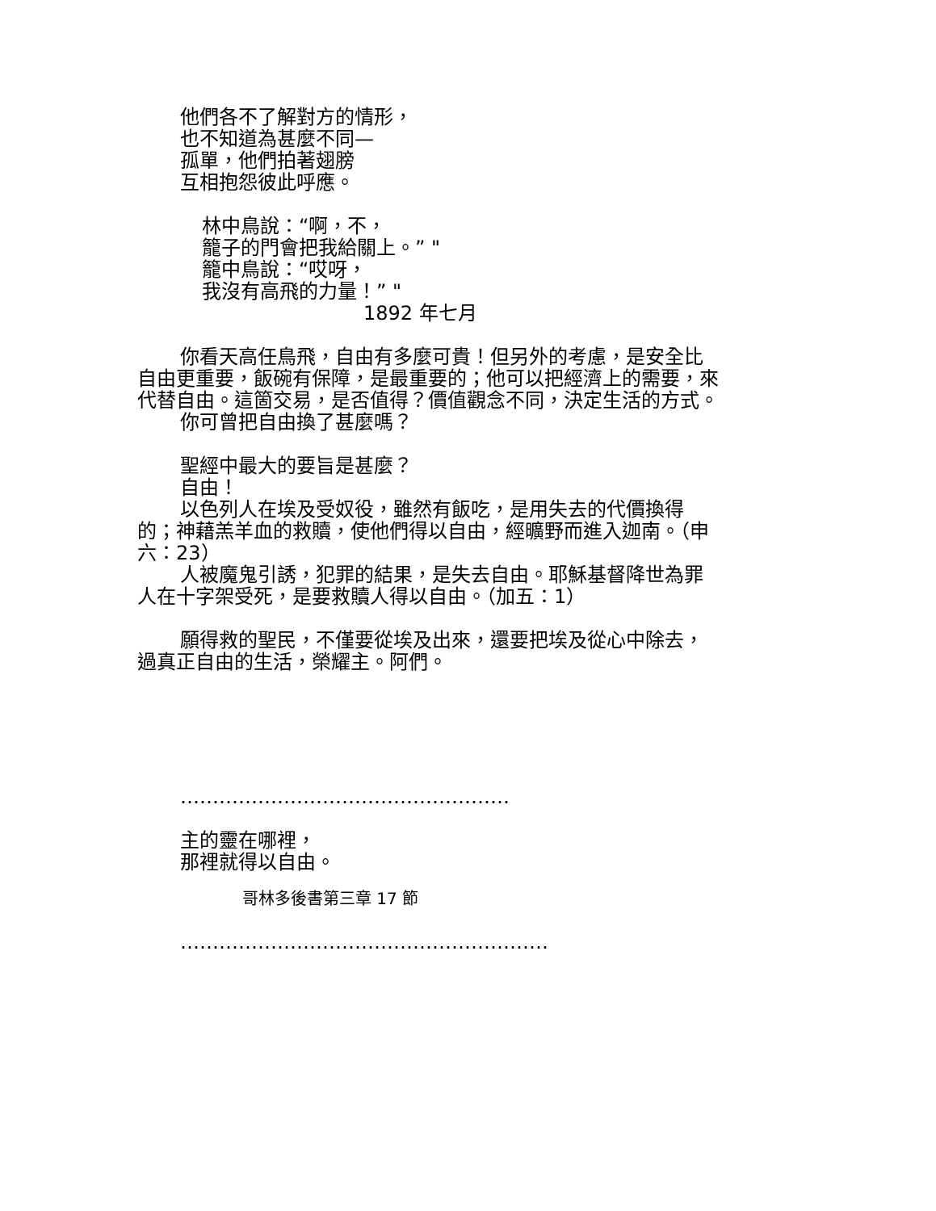他們各不了解對方的情形，
也不知道為甚麼不同—
孤單，他們拍著翅膀
互相抱怨彼此呼應。
林中鳥說：“啊，不，
籠子的門會把我給關上。” "
籠中鳥說：“哎呀，
我沒有高飛的力量！” "
1892 年七月
你看天高任鳥飛，自由有多麼可貴！但另外的考慮，是安全比自由更重要，飯碗有保障，是最重要的；他可以把經濟上的需要，來代替自由。這箇交易，是否值得？價值觀念不同，決定生活的方式。
你可曾把自由換了甚麼嗎？
聖經中最大的要旨是甚麼？
自由！
以色列人在埃及受奴役，雖然有飯吃，是用失去的代價換得的；神藉羔羊血的救贖，使他們得以自由，經曠野而進入迦南。（申六：23）
人被魔鬼引誘，犯罪的結果，是失去自由。耶穌基督降世為罪人在十字架受死，是要救贖人得以自由。（加五：1）
願得救的聖民，不僅要從埃及出來，還要把埃及從心中除去，過真正自由的生活，榮耀主。阿們。
……………………………………………
主的靈在哪裡，
那裡就得以自由。
哥林多後書第三章 17 節
…………………………………………………